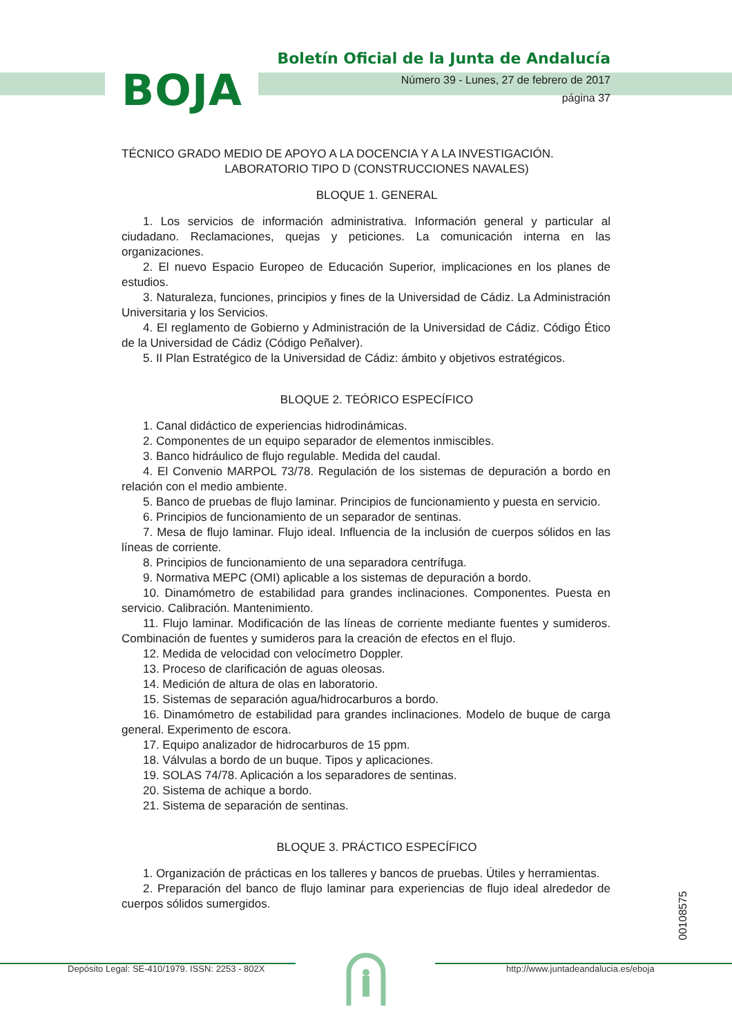BOJA
Boletín Oficial de la Junta de Andalucía
Número 39 - Lunes, 27 de febrero de 2017
página 37
TÉCNICO GRADO MEDIO DE APOYO A LA DOCENCIA Y A LA INVESTIGACIÓN.
LABORATORIO TIPO D (CONSTRUCCIONES NAVALES)
BLOQUE 1. GENERAL
1. Los servicios de información administrativa. Información general y particular al ciudadano. Reclamaciones, quejas y peticiones. La comunicación interna en las organizaciones.
2. El nuevo Espacio Europeo de Educación Superior, implicaciones en los planes de estudios.
3. Naturaleza, funciones, principios y fines de la Universidad de Cádiz. La Administración Universitaria y los Servicios.
4. El reglamento de Gobierno y Administración de la Universidad de Cádiz. Código Ético de la Universidad de Cádiz (Código Peñalver).
5. II Plan Estratégico de la Universidad de Cádiz: ámbito y objetivos estratégicos.
BLOQUE 2. TEÓRICO ESPECÍFICO
1. Canal didáctico de experiencias hidrodinámicas.
2. Componentes de un equipo separador de elementos inmiscibles.
3. Banco hidráulico de flujo regulable. Medida del caudal.
4. El Convenio MARPOL 73/78. Regulación de los sistemas de depuración a bordo en relación con el medio ambiente.
5. Banco de pruebas de flujo laminar. Principios de funcionamiento y puesta en servicio.
6. Principios de funcionamiento de un separador de sentinas.
7. Mesa de flujo laminar. Flujo ideal. Influencia de la inclusión de cuerpos sólidos en las líneas de corriente.
8. Principios de funcionamiento de una separadora centrífuga.
9. Normativa MEPC (OMI) aplicable a los sistemas de depuración a bordo.
10. Dinamómetro de estabilidad para grandes inclinaciones. Componentes. Puesta en servicio. Calibración. Mantenimiento.
11. Flujo laminar. Modificación de las líneas de corriente mediante fuentes y sumideros. Combinación de fuentes y sumideros para la creación de efectos en el flujo.
12. Medida de velocidad con velocímetro Doppler.
13. Proceso de clarificación de aguas oleosas.
14. Medición de altura de olas en laboratorio.
15. Sistemas de separación agua/hidrocarburos a bordo.
16. Dinamómetro de estabilidad para grandes inclinaciones. Modelo de buque de carga general. Experimento de escora.
17. Equipo analizador de hidrocarburos de 15 ppm.
18. Válvulas a bordo de un buque. Tipos y aplicaciones.
19. SOLAS 74/78. Aplicación a los separadores de sentinas.
20. Sistema de achique a bordo.
21. Sistema de separación de sentinas.
BLOQUE 3. PRÁCTICO ESPECÍFICO
1. Organización de prácticas en los talleres y bancos de pruebas. Útiles y herramientas.
2. Preparación del banco de flujo laminar para experiencias de flujo ideal alrededor de cuerpos sólidos sumergidos.
00108575
Depósito Legal: SE-410/1979. ISSN: 2253 - 802X http://www.juntadeandalucia.es/eboja